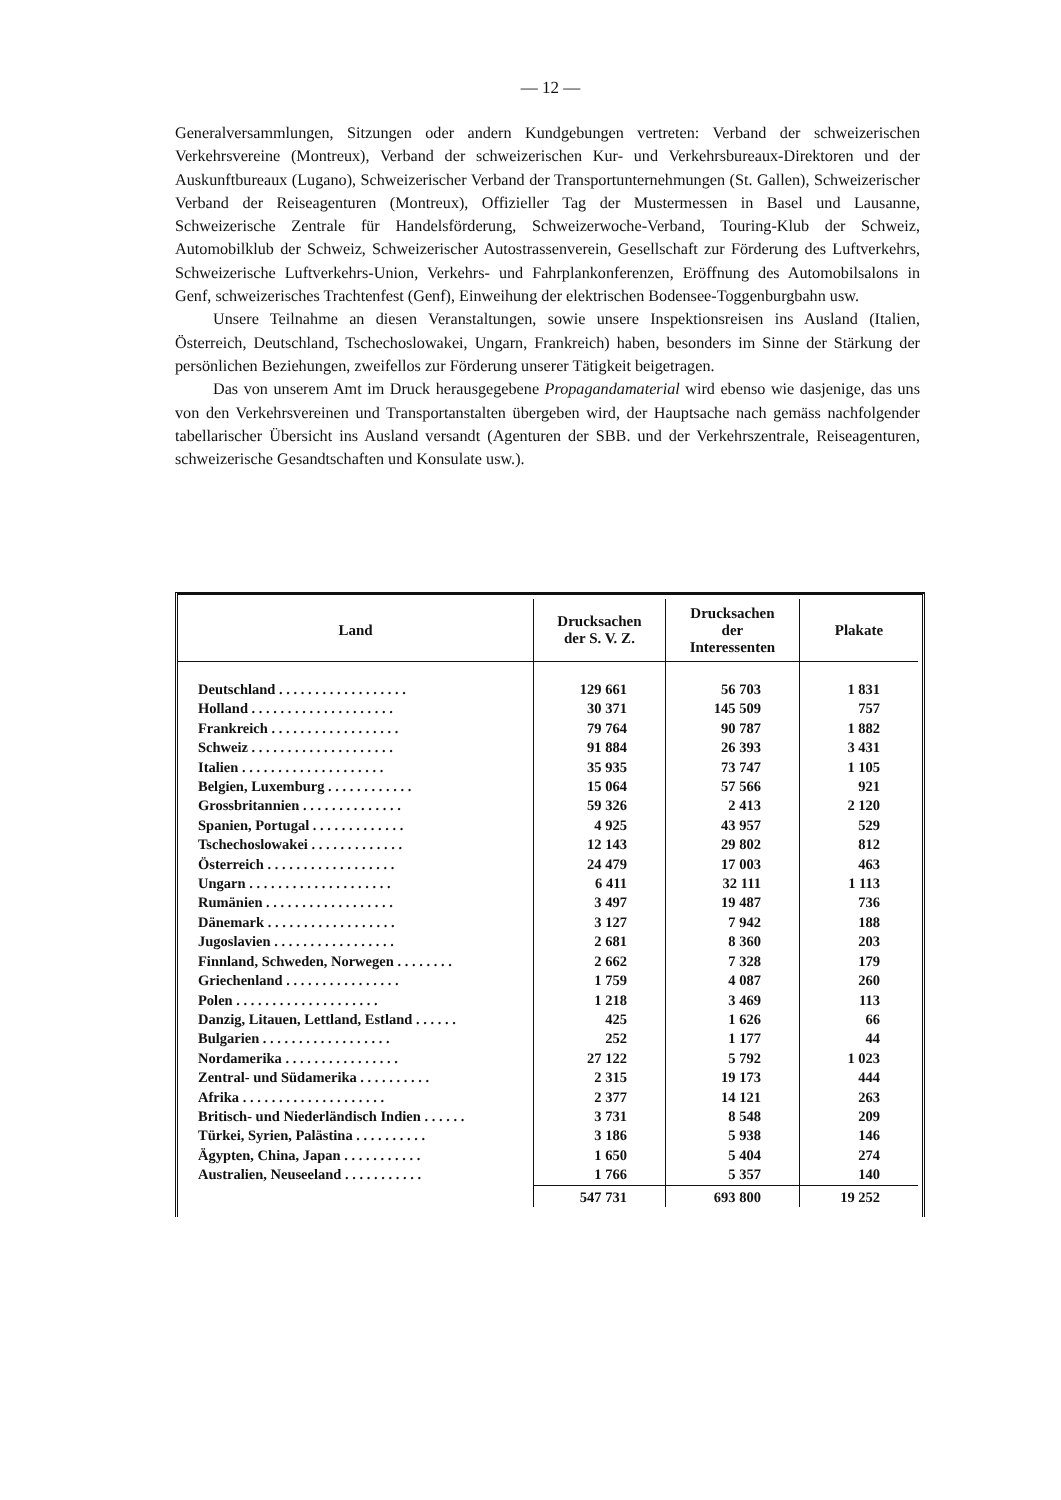— 12 —
Generalversammlungen, Sitzungen oder andern Kundgebungen vertreten: Verband der schweizerischen Verkehrsvereine (Montreux), Verband der schweizerischen Kur- und Verkehrsbureaux-Direktoren und der Auskunftbureaux (Lugano), Schweizerischer Verband der Transportunternehmungen (St. Gallen), Schweizerischer Verband der Reiseagenturen (Montreux), Offizieller Tag der Mustermessen in Basel und Lausanne, Schweizerische Zentrale für Handelsförderung, Schweizerwoche-Verband, Touring-Klub der Schweiz, Automobilklub der Schweiz, Schweizerischer Autostrassenverein, Gesellschaft zur Förderung des Luftverkehrs, Schweizerische Luftverkehrs-Union, Verkehrs- und Fahrplankonferenzen, Eröffnung des Automobilsalons in Genf, schweizerisches Trachtenfest (Genf), Einweihung der elektrischen Bodensee-Toggenburgbahn usw.
Unsere Teilnahme an diesen Veranstaltungen, sowie unsere Inspektionsreisen ins Ausland (Italien, Österreich, Deutschland, Tschechoslowakei, Ungarn, Frankreich) haben, besonders im Sinne der Stärkung der persönlichen Beziehungen, zweifellos zur Förderung unserer Tätigkeit beigetragen.
Das von unserem Amt im Druck herausgegebene Propagandamaterial wird ebenso wie dasjenige, das uns von den Verkehrsvereinen und Transportanstalten übergeben wird, der Hauptsache nach gemäss nachfolgender tabellarischer Übersicht ins Ausland versandt (Agenturen der SBB. und der Verkehrszentrale, Reiseagenturen, schweizerische Gesandtschaften und Konsulate usw.).
| Land | Drucksachen der S. V. Z. | Drucksachen der Interessenten | Plakate |
| --- | --- | --- | --- |
| Deutschland . . . . . . . . . . . . . . . . . . | 129 661 | 56 703 | 1 831 |
| Holland . . . . . . . . . . . . . . . . . . . . | 30 371 | 145 509 | 757 |
| Frankreich . . . . . . . . . . . . . . . . . . | 79 764 | 90 787 | 1 882 |
| Schweiz . . . . . . . . . . . . . . . . . . . . | 91 884 | 26 393 | 3 431 |
| Italien . . . . . . . . . . . . . . . . . . . . | 35 935 | 73 747 | 1 105 |
| Belgien, Luxemburg . . . . . . . . . . . . | 15 064 | 57 566 | 921 |
| Grossbritannien . . . . . . . . . . . . . . | 59 326 | 2 413 | 2 120 |
| Spanien, Portugal . . . . . . . . . . . . . | 4 925 | 43 957 | 529 |
| Tschechoslowakei . . . . . . . . . . . . . | 12 143 | 29 802 | 812 |
| Österreich . . . . . . . . . . . . . . . . . . | 24 479 | 17 003 | 463 |
| Ungarn . . . . . . . . . . . . . . . . . . . . | 6 411 | 32 111 | 1 113 |
| Rumänien . . . . . . . . . . . . . . . . . . | 3 497 | 19 487 | 736 |
| Dänemark . . . . . . . . . . . . . . . . . . | 3 127 | 7 942 | 188 |
| Jugoslavien . . . . . . . . . . . . . . . . . | 2 681 | 8 360 | 203 |
| Finnland, Schweden, Norwegen . . . . . . . . | 2 662 | 7 328 | 179 |
| Griechenland . . . . . . . . . . . . . . . . | 1 759 | 4 087 | 260 |
| Polen . . . . . . . . . . . . . . . . . . . . | 1 218 | 3 469 | 113 |
| Danzig, Litauen, Lettland, Estland . . . . . . | 425 | 1 626 | 66 |
| Bulgarien . . . . . . . . . . . . . . . . . . | 252 | 1 177 | 44 |
| Nordamerika . . . . . . . . . . . . . . . . | 27 122 | 5 792 | 1 023 |
| Zentral- und Südamerika . . . . . . . . . . | 2 315 | 19 173 | 444 |
| Afrika . . . . . . . . . . . . . . . . . . . . | 2 377 | 14 121 | 263 |
| Britisch- und Niederländisch Indien . . . . . . | 3 731 | 8 548 | 209 |
| Türkei, Syrien, Palästina . . . . . . . . . . | 3 186 | 5 938 | 146 |
| Ägypten, China, Japan . . . . . . . . . . . | 1 650 | 5 404 | 274 |
| Australien, Neuseeland . . . . . . . . . . . | 1 766 | 5 357 | 140 |
| | 547 731 | 693 800 | 19 252 |